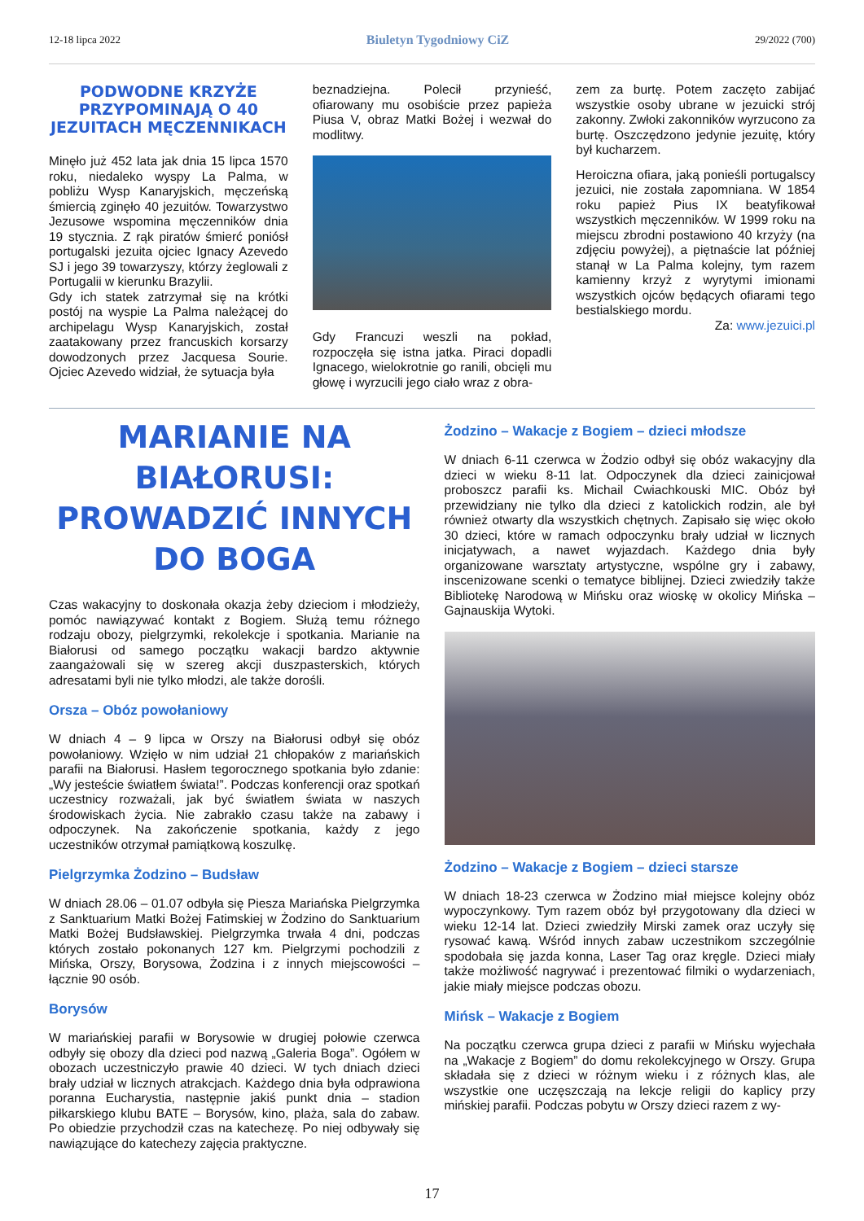12-18 lipca 2022 Biuletyn Tygodniowy CiZ 29/2022 (700)
PODWODNE KRZYŻE PRZYPOMINAJĄ O 40 JEZUITACH MĘCZENNIKACH
Minęło już 452 lata jak dnia 15 lipca 1570 roku, niedaleko wyspy La Palma, w pobliżu Wysp Kanaryjskich, męczeńską śmiercią zginęło 40 jezuitów. Towarzystwo Jezusowe wspomina męczenników dnia 19 stycznia. Z rąk piratów śmierć poniósł portugalski jezuita ojciec Ignacy Azevedo SJ i jego 39 towarzyszy, którzy żeglowali z Portugalii w kierunku Brazylii.
Gdy ich statek zatrzymał się na krótki postój na wyspie La Palma należącej do archipelagu Wysp Kanaryjskich, został zaatakowany przez francuskich korsarzy dowodzonych przez Jacquesa Sourie. Ojciec Azevedo widział, że sytuacja była
beznadziejna. Polecił przynieść, ofiarowany mu osobiście przez papieża Piusa V, obraz Matki Bożej i wezwał do modlitwy.
Gdy Francuzi weszli na pokład, rozpoczęła się istna jatka. Piraci dopadli Ignacego, wielokrotnie go ranili, obcięli mu głowę i wyrzucili jego ciało wraz z obra-
zem za burtę. Potem zaczęto zabijać wszystkie osoby ubrane w jezuicki strój zakonny. Zwłoki zakonników wyrzucono za burtę. Oszczędzono jedynie jezuitę, który był kucharzem.
Heroiczna ofiara, jaką ponieśli portugalscy jezuici, nie została zapomniana. W 1854 roku papież Pius IX beatyfikował wszystkich męczenników. W 1999 roku na miejscu zbrodni postawiono 40 krzyży (na zdjęciu powyżej), a piętnaście lat później stanął w La Palma kolejny, tym razem kamienny krzyż z wyrytymi imionami wszystkich ojców będących ofiarami tego bestialskiego mordu.
Za: www.jezuici.pl
MARIANIE NA BIAŁORUSI: PROWADZIĆ INNYCH DO BOGA
Czas wakacyjny to doskonała okazja żeby dzieciom i młodzieży, pomóc nawiązywać kontakt z Bogiem. Służą temu różnego rodzaju obozy, pielgrzymki, rekolekcje i spotkania. Marianie na Białorusi od samego początku wakacji bardzo aktywnie zaangażowali się w szereg akcji duszpasterskich, których adresatami byli nie tylko młodzi, ale także dorośli.
Orsza – Obóz powołaniowy
W dniach 4 – 9 lipca w Orszy na Białorusi odbył się obóz powołaniowy. Wzięło w nim udział 21 chłopaków z mariańskich parafii na Białorusi. Hasłem tegorocznego spotkania było zdanie: „Wy jesteście światłem świata!”. Podczas konferencji oraz spotkań uczestnicy rozważali, jak być światłem świata w naszych środowiskach życia. Nie zabrakło czasu także na zabawy i odpoczynek. Na zakończenie spotkania, każdy z jego uczestników otrzymał pamiątkową koszulkę.
Pielgrzymka Żodzino – Budsław
W dniach 28.06 – 01.07 odbyła się Piesza Mariańska Pielgrzymka z Sanktuarium Matki Bożej Fatimskiej w Żodzino do Sanktuarium Matki Bożej Budsławskiej. Pielgrzymka trwała 4 dni, podczas których zostało pokonanych 127 km. Pielgrzymi pochodzili z Mińska, Orszy, Borysowa, Żodzina i z innych miejscowości – łącznie 90 osób.
Borysów
W mariańskiej parafii w Borysowie w drugiej połowie czerwca odbyły się obozy dla dzieci pod nazwą „Galeria Boga”. Ogółem w obozach uczestniczyło prawie 40 dzieci. W tych dniach dzieci brały udział w licznych atrakcjach. Każdego dnia była odprawiona poranna Eucharystia, następnie jakiś punkt dnia – stadion piłkarskiego klubu BATE – Borysów, kino, plaża, sala do zabaw. Po obiedzie przychodził czas na katechezę. Po niej odbywały się nawiązujące do katechezy zajęcia praktyczne.
Żodzino – Wakacje z Bogiem – dzieci młodsze
W dniach 6-11 czerwca w Żodzio odbył się obóz wakacyjny dla dzieci w wieku 8-11 lat. Odpoczynek dla dzieci zainicjował proboszcz parafii ks. Michail Cwiachkouski MIC. Obóz był przewidziany nie tylko dla dzieci z katolickich rodzin, ale był również otwarty dla wszystkich chętnych. Zapisało się więc około 30 dzieci, które w ramach odpoczynku brały udział w licznych inicjatywach, a nawet wyjazdach. Każdego dnia były organizowane warsztaty artystyczne, wspólne gry i zabawy, inscenizowane scenki o tematyce biblijnej. Dzieci zwiedziły także Bibliotekę Narodową w Mińsku oraz wioskę w okolicy Mińska – Gajnauskija Wytoki.
Żodzino – Wakacje z Bogiem – dzieci starsze
W dniach 18-23 czerwca w Żodzino miał miejsce kolejny obóz wypoczynkowy. Tym razem obóz był przygotowany dla dzieci w wieku 12-14 lat. Dzieci zwiedziły Mirski zamek oraz uczyły się rysować kawą. Wśród innych zabaw uczestnikom szczególnie spodobała się jazda konna, Laser Tag oraz kręgle. Dzieci miały także możliwość nagrywać i prezentować filmiki o wydarzeniach, jakie miały miejsce podczas obozu.
Mińsk – Wakacje z Bogiem
Na początku czerwca grupa dzieci z parafii w Mińsku wyjechała na „Wakacje z Bogiem” do domu rekolekcyjnego w Orszy. Grupa składała się z dzieci w różnym wieku i z różnych klas, ale wszystkie one uczęszczają na lekcje religii do kaplicy przy mińskiej parafii. Podczas pobytu w Orszy dzieci razem z wy-
17